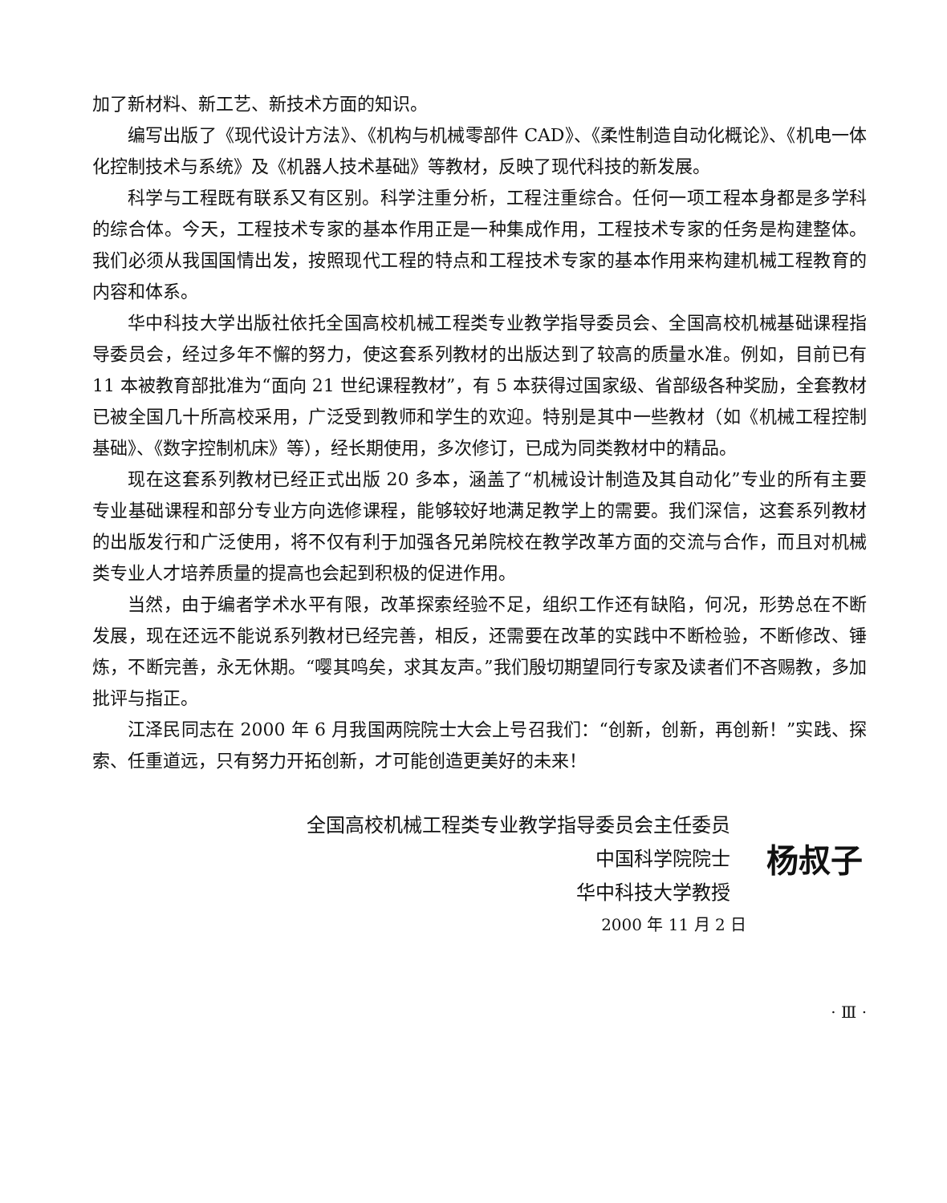加了新材料、新工艺、新技术方面的知识。
编写出版了《现代设计方法》、《机构与机械零部件 CAD》、《柔性制造自动化概论》、《机电一体化控制技术与系统》及《机器人技术基础》等教材，反映了现代科技的新发展。
科学与工程既有联系又有区别。科学注重分析，工程注重综合。任何一项工程本身都是多学科的综合体。今天，工程技术专家的基本作用正是一种集成作用，工程技术专家的任务是构建整体。我们必须从我国国情出发，按照现代工程的特点和工程技术专家的基本作用来构建机械工程教育的内容和体系。
华中科技大学出版社依托全国高校机械工程类专业教学指导委员会、全国高校机械基础课程指导委员会，经过多年不懈的努力，使这套系列教材的出版达到了较高的质量水准。例如，目前已有 11 本被教育部批准为“面向 21 世纪课程教材”，有 5 本获得过国家级、省部级各种奖励，全套教材已被全国几十所高校采用，广泛受到教师和学生的欢迎。特别是其中一些教材（如《机械工程控制基础》、《数字控制机床》等），经长期使用，多次修订，已成为同类教材中的精品。
现在这套系列教材已经正式出版 20 多本，涵盖了“机械设计制造及其自动化”专业的所有主要专业基础课程和部分专业方向选修课程，能够较好地满足教学上的需要。我们深信，这套系列教材的出版发行和广泛使用，将不仅有利于加强各兄弟院校在教学改革方面的交流与合作，而且对机械类专业人才培养质量的提高也会起到积极的促进作用。
当然，由于编者学术水平有限，改革探索经验不足，组织工作还有缺陷，何况，形势总在不断发展，现在还远不能说系列教材已经完善，相反，还需要在改革的实践中不断检验，不断修改、锤炼，不断完善，永无休期。“嘤其鸣矣，求其友声。”我们殷切期望同行专家及读者们不吝赐教，多加批评与指正。
江泽民同志在 2000 年 6 月我国两院院士大会上号召我们：“创新，创新，再创新！”实践、探索、任重道远，只有努力开拓创新，才可能创造更美好的未来！
全国高校机械工程类专业教学指导委员会主任委员
杨叔子 中国科学院院士
华中科技大学教授
2000 年 11 月 2 日
· Ⅲ ·